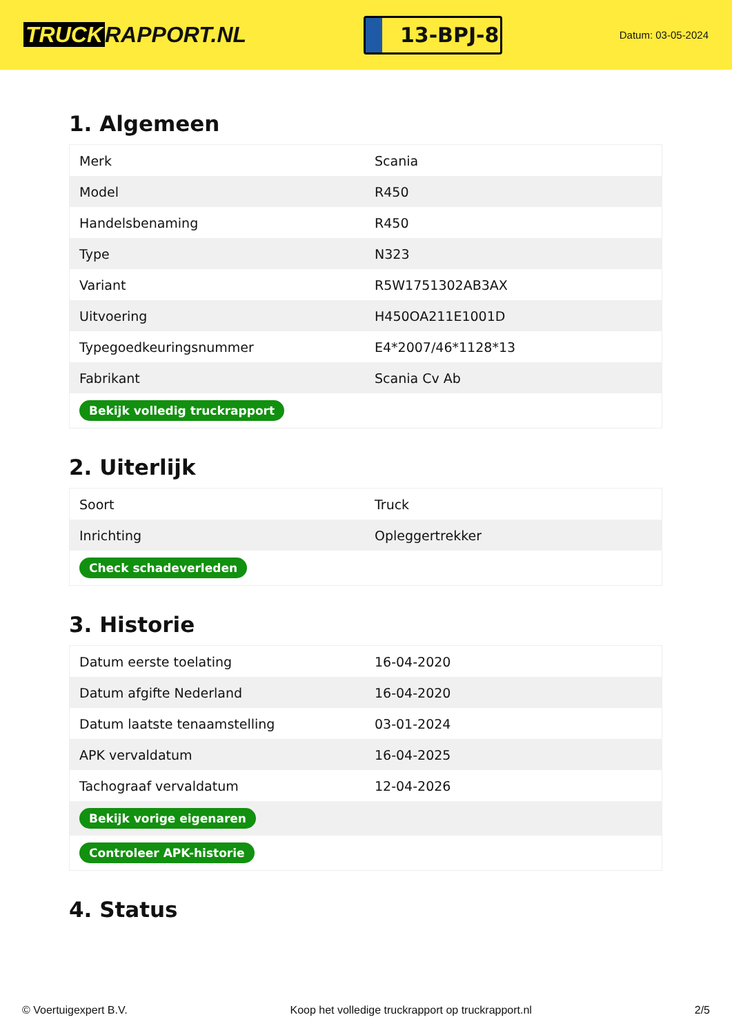TRUCK RAPPORT.NL
13-BPJ-8
Datum: 03-05-2024
1. Algemeen
| Merk | Scania |
| Model | R450 |
| Handelsbenaming | R450 |
| Type | N323 |
| Variant | R5W1751302AB3AX |
| Uitvoering | H450OA211E1001D |
| Typegoedkeuringsnummer | E4*2007/46*1128*13 |
| Fabrikant | Scania Cv Ab |
| Bekijk volledig truckrapport | |
2. Uiterlijk
| Soort | Truck |
| Inrichting | Opleggertrekker |
| Check schadeverleden | |
3. Historie
| Datum eerste toelating | 16-04-2020 |
| Datum afgifte Nederland | 16-04-2020 |
| Datum laatste tenaamstelling | 03-01-2024 |
| APK vervaldatum | 16-04-2025 |
| Tachograaf vervaldatum | 12-04-2026 |
| Bekijk vorige eigenaren | |
| Controleer APK-historie | |
4. Status
© Voertuigexpert B.V. Koop het volledige truckrapport op truckrapport.nl 2/5